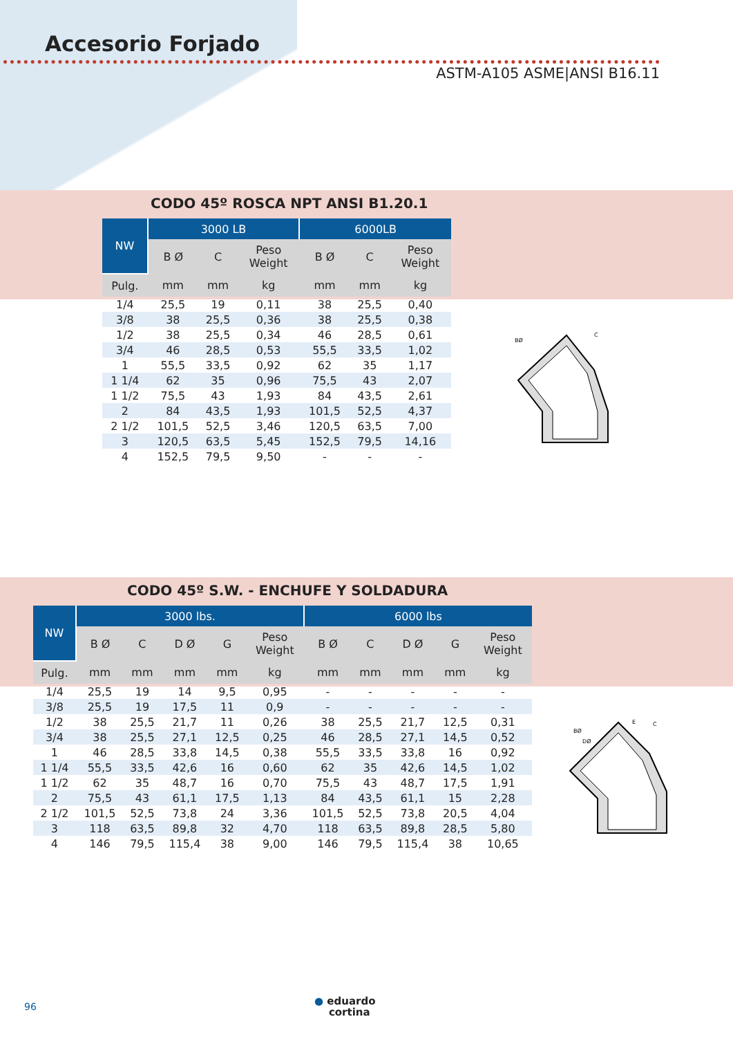Accesorio Forjado
ASTM-A105 ASME|ANSI B16.11
CODO 45º ROSCA NPT ANSI B1.20.1
| NW | 3000 LB | | | 6000LB | | |
| --- | --- | --- | --- | --- | --- | --- |
| | B Ø | C | Peso Weight | B Ø | C | Peso Weight |
| Pulg. | mm | mm | kg | mm | mm | kg |
| 1/4 | 25,5 | 19 | 0,11 | 38 | 25,5 | 0,40 |
| 3/8 | 38 | 25,5 | 0,36 | 38 | 25,5 | 0,38 |
| 1/2 | 38 | 25,5 | 0,34 | 46 | 28,5 | 0,61 |
| 3/4 | 46 | 28,5 | 0,53 | 55,5 | 33,5 | 1,02 |
| 1 | 55,5 | 33,5 | 0,92 | 62 | 35 | 1,17 |
| 1 1/4 | 62 | 35 | 0,96 | 75,5 | 43 | 2,07 |
| 1 1/2 | 75,5 | 43 | 1,93 | 84 | 43,5 | 2,61 |
| 2 | 84 | 43,5 | 1,93 | 101,5 | 52,5 | 4,37 |
| 2 1/2 | 101,5 | 52,5 | 3,46 | 120,5 | 63,5 | 7,00 |
| 3 | 120,5 | 63,5 | 5,45 | 152,5 | 79,5 | 14,16 |
| 4 | 152,5 | 79,5 | 9,50 | - | - | - |
BØ
C
CODO 45º S.W. - ENCHUFE Y SOLDADURA
| NW | 3000 lbs. | | | | | 6000 lbs | | | | |
| --- | --- | --- | --- | --- | --- | --- | --- | --- | --- | --- |
| | B Ø | C | D Ø | G | Peso Weight | B Ø | C | D Ø | G | Peso Weight |
| Pulg. | mm | mm | mm | mm | kg | mm | mm | mm | mm | kg |
| 1/4 | 25,5 | 19 | 14 | 9,5 | 0,95 | - | - | - | - | - |
| 3/8 | 25,5 | 19 | 17,5 | 11 | 0,9 | - | - | - | - | - |
| 1/2 | 38 | 25,5 | 21,7 | 11 | 0,26 | 38 | 25,5 | 21,7 | 12,5 | 0,31 |
| 3/4 | 38 | 25,5 | 27,1 | 12,5 | 0,25 | 46 | 28,5 | 27,1 | 14,5 | 0,52 |
| 1 | 46 | 28,5 | 33,8 | 14,5 | 0,38 | 55,5 | 33,5 | 33,8 | 16 | 0,92 |
| 1 1/4 | 55,5 | 33,5 | 42,6 | 16 | 0,60 | 62 | 35 | 42,6 | 14,5 | 1,02 |
| 1 1/2 | 62 | 35 | 48,7 | 16 | 0,70 | 75,5 | 43 | 48,7 | 17,5 | 1,91 |
| 2 | 75,5 | 43 | 61,1 | 17,5 | 1,13 | 84 | 43,5 | 61,1 | 15 | 2,28 |
| 2 1/2 | 101,5 | 52,5 | 73,8 | 24 | 3,36 | 101,5 | 52,5 | 73,8 | 20,5 | 4,04 |
| 3 | 118 | 63,5 | 89,8 | 32 | 4,70 | 118 | 63,5 | 89,8 | 28,5 | 5,80 |
| 4 | 146 | 79,5 | 115,4 | 38 | 9,00 | 146 | 79,5 | 115,4 | 38 | 10,65 |
BØ
DØ
E
C
96
● eduardo
cortina